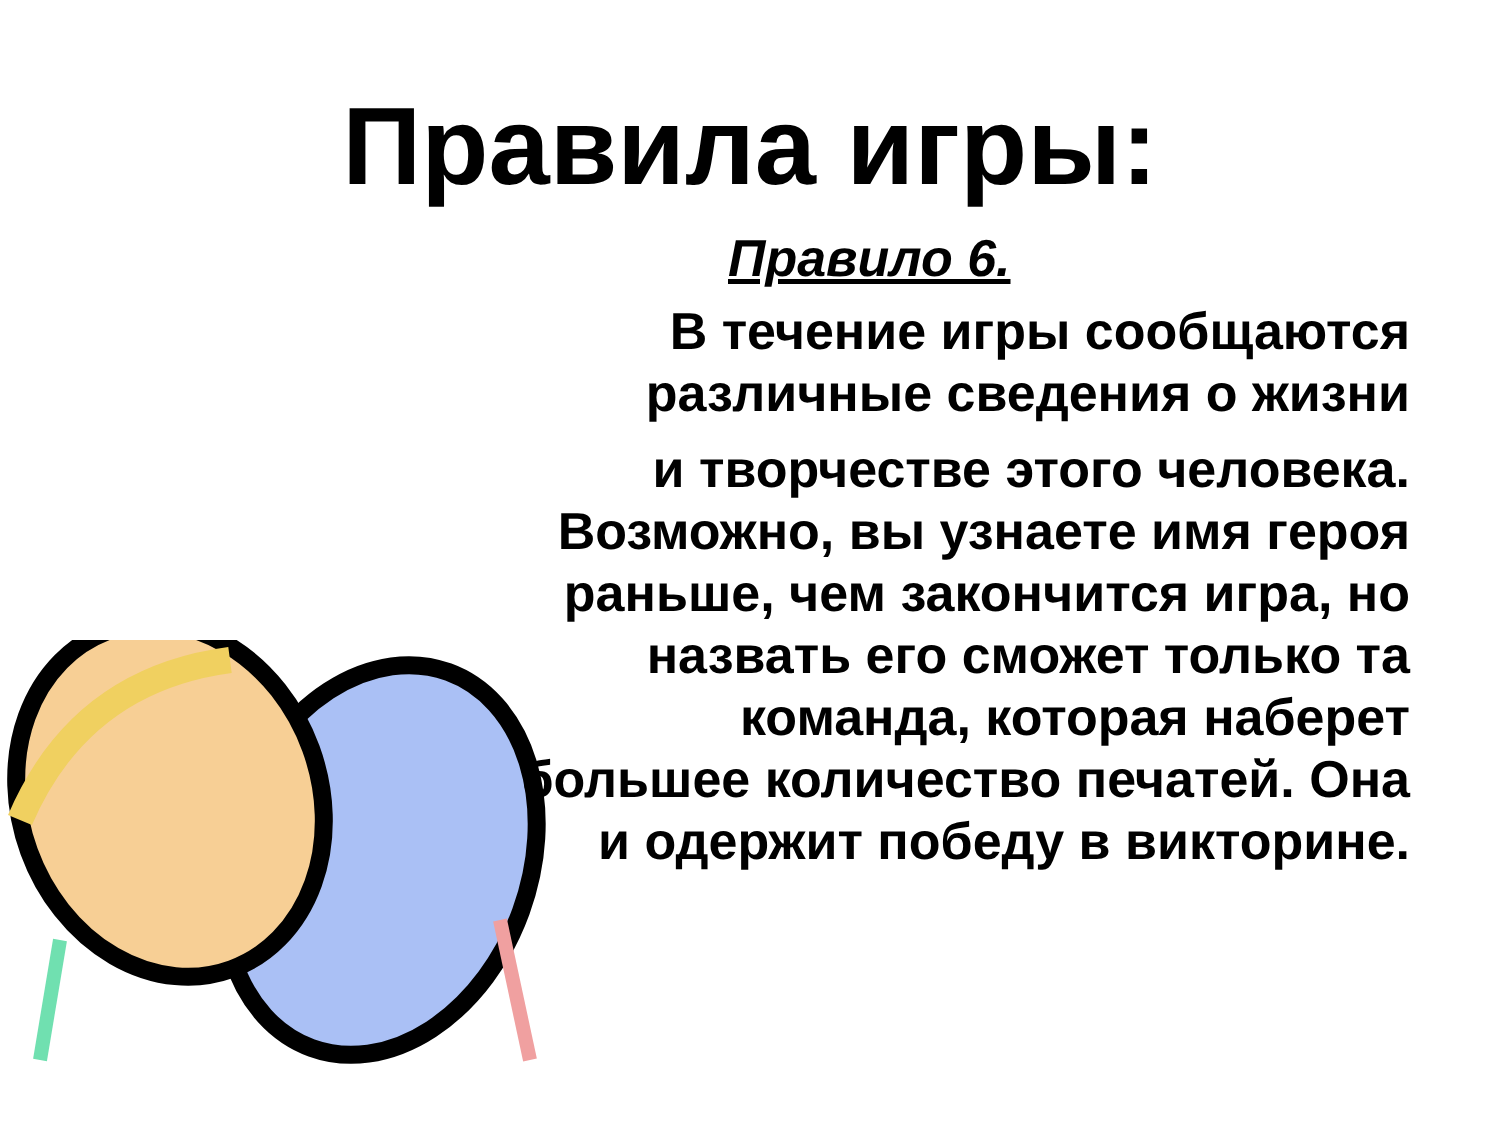Правила игры:
Правило 6.
В течение игры сообщаются
различные сведения о жизни
и творчестве этого человека.
Возможно, вы узнаете имя героя
раньше, чем закончится игра, но
назвать его сможет только та
команда, которая наберет
большее количество печатей. Она
и одержит победу в викторине.